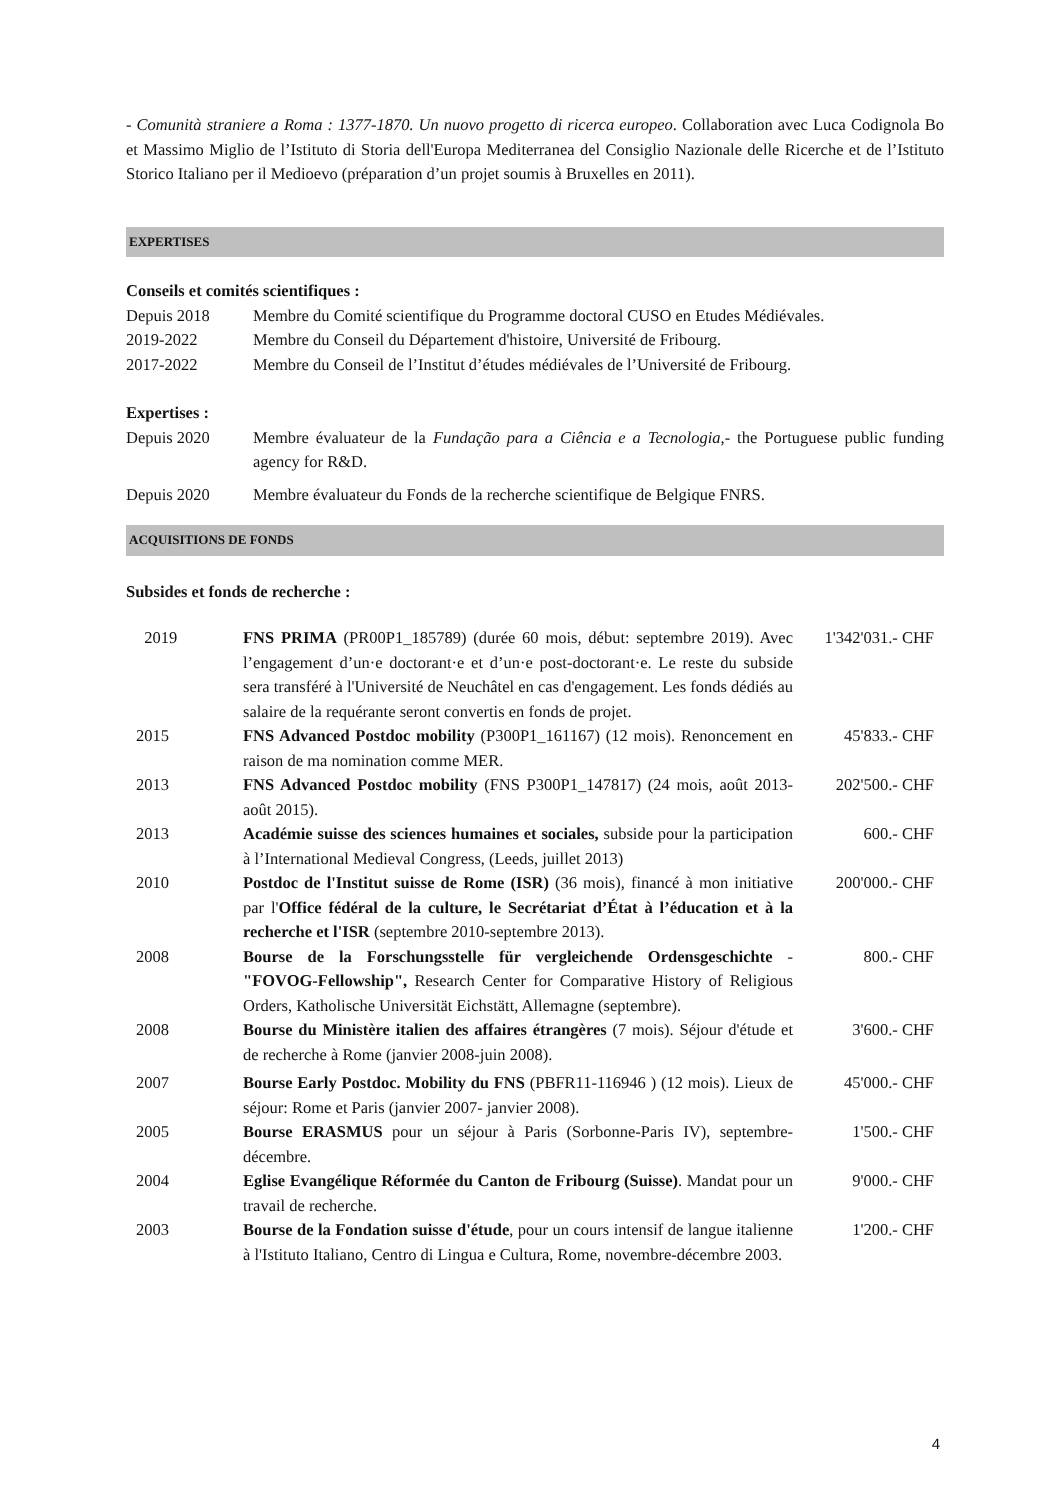- Comunità straniere a Roma : 1377-1870. Un nuovo progetto di ricerca europeo. Collaboration avec Luca Codignola Bo et Massimo Miglio de l’Istituto di Storia dell'Europa Mediterranea del Consiglio Nazionale delle Ricerche et de l’Istituto Storico Italiano per il Medioevo (préparation d’un projet soumis à Bruxelles en 2011).
EXPERTISES
Conseils et comités scientifiques :
| Depuis 2018 | Membre du Comité scientifique du Programme doctoral CUSO en Etudes Médiévales. |
| 2019-2022 | Membre du Conseil du Département d'histoire, Université de Fribourg. |
| 2017-2022 | Membre du Conseil de l’Institut d’études médiévales de l’Université de Fribourg. |
Expertises :
| Depuis 2020 | Membre évaluateur de la Fundação para a Ciência e a Tecnologia, - the Portuguese public funding agency for R&D. |
| Depuis 2020 | Membre évaluateur du Fonds de la recherche scientifique de Belgique FNRS. |
ACQUISITIONS DE FONDS
Subsides et fonds de recherche :
| 2019 | FNS PRIMA (PR00P1_185789) (durée 60 mois, début: septembre 2019). Avec l’engagement d’un·e doctorant·e et d’un·e post-doctorant·e. Le reste du subside sera transféré à l'Université de Neuchâtel en cas d'engagement. Les fonds dédiés au salaire de la requérante seront convertis en fonds de projet. | 1'342'031.- CHF |
| 2015 | FNS Advanced Postdoc mobility (P300P1_161167) (12 mois). Renoncement en raison de ma nomination comme MER. | 45'833.- CHF |
| 2013 | FNS Advanced Postdoc mobility (FNS P300P1_147817) (24 mois, août 2013-août 2015). | 202'500.- CHF |
| 2013 | Académie suisse des sciences humaines et sociales, subside pour la participation à l’International Medieval Congress, (Leeds, juillet 2013) | 600.- CHF |
| 2010 | Postdoc de l'Institut suisse de Rome (ISR) (36 mois), financé à mon initiative par l' Office fédéral de la culture, le Secrétariat d’État à l’éducation et à la recherche et l'ISR (septembre 2010-septembre 2013). | 200'000.- CHF |
| 2008 | Bourse de la Forschungsstelle für vergleichende Ordensgeschichte - "FOVOG-Fellowship", Research Center for Comparative History of Religious Orders, Katholische Universität Eichstätt, Allemagne (septembre). | 800.- CHF |
| 2008 | Bourse du Ministère italien des affaires étrangères (7 mois). Séjour d'étude et de recherche à Rome (janvier 2008-juin 2008). | 3'600.- CHF |
| 2007 | Bourse Early Postdoc. Mobility du FNS (PBFR11-116946 ) (12 mois). Lieux de séjour: Rome et Paris (janvier 2007- janvier 2008). | 45'000.- CHF |
| 2005 | Bourse ERASMUS pour un séjour à Paris (Sorbonne-Paris IV), septembre-décembre. | 1'500.- CHF |
| 2004 | Eglise Evangélique Réformée du Canton de Fribourg (Suisse) . Mandat pour un travail de recherche. | 9'000.- CHF |
| 2003 | Bourse de la Fondation suisse d'étude , pour un cours intensif de langue italienne à l'Istituto Italiano, Centro di Lingua e Cultura, Rome, novembre-décembre 2003. | 1'200.- CHF |
4